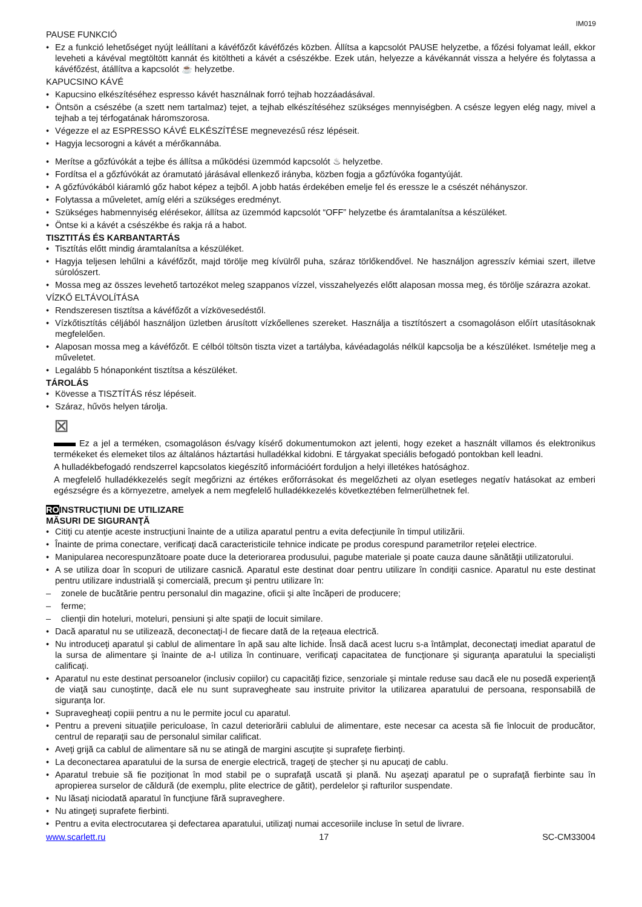IM019
PAUSE FUNKCIÓ
Ez a funkció lehetőséget nyújt leállítani a kávéfőzőt kávéfőzés közben. Állítsa a kapcsolót PAUSE helyzetbe, a főzési folyamat leáll, ekkor leveheti a kávéval megtöltött kannát és kitöltheti a kávét a csészékbe. Ezek után, helyezze a kávékannát vissza a helyére és folytassa a kávéfőzést, átállítva a kapcsolót ☕ helyzetbe.
KAPUCSINO KÁVÉ
Kapucsino elkészítéséhez espresso kávét használnak forró tejhab hozzáadásával.
Öntsön a csészébe (a szett nem tartalmaz) tejet, a tejhab elkészítéséhez szükséges mennyiségben. A csésze legyen elég nagy, mivel a tejhab a tej térfogatának háromszorosa.
Végezze el az ESPRESSO KÁVÉ ELKÉSZÍTÉSE megnevezésű rész lépéseit.
Hagyja lecsorogni a kávét a mérőkannába.
Merítse a gőzfúvókát a tejbe és állítsa a működési üzemmód kapcsolót ♨ helyzetbe.
Fordítsa el a gőzfúvókát az óramutató járásával ellenkező irányba, közben fogja a gőzfúvóka fogantyúját.
A gőzfúvókából kiáramló gőz habot képez a tejből. A jobb hatás érdekében emelje fel és eressze le a csészét néhányszor.
Folytassa a műveletet, amíg eléri a szükséges eredményt.
Szükséges habmennyiség elérésekor, állítsa az üzemmód kapcsolót “OFF” helyzetbe és áramtalanítsa a készüléket.
Öntse ki a kávét a csészékbe és rakja rá a habot.
TISZTITÁS ÉS KARBANTARTÁS
Tisztítás előtt mindig áramtalanítsa a készüléket.
Hagyja teljesen lehűlni a kávéfőzőt, majd törölje meg kívülről puha, száraz törlőkendővel. Ne használjon agresszív kémiai szert, illetve súrolószert.
Mossa meg az összes levehető tartozékot meleg szappanos vízzel, visszahelyezés előtt alaposan mossa meg, és törölje szárazra azokat.
VÍZKŐ ELTÁVOLÍTÁSA
Rendszeresen tisztítsa a kávéfőzőt a vízkövesedéstől.
Vízkőtisztítás céljából használjon üzletben árusított vízkőellenes szereket. Használja a tisztítószert a csomagoláson előírt utasításoknak megfelelően.
Alaposan mossa meg a kávéfőzőt. E célból töltsön tiszta vizet a tartályba, kávéadagolás nélkül kapcsolja be a készüléket. Ismételje meg a műveletet.
Legalább 5 hónaponként tisztítsa a készüléket.
TÁROLÁS
Kövesse a TISZTÍTÁS rész lépéseit.
Száraz, hűvös helyen tárolja.
⊠
Ez a jel a terméken, csomagoláson és/vagy kísérő dokumentumokon azt jelenti, hogy ezeket a használt villamos és elektronikus termékeket és elemeket tilos az általános háztartási hulladékkal kidobni. E tárgyakat speciális befogadó pontokban kell leadni.
A hulladékbefogadó rendszerrel kapcsolatos kiegészítő információért forduljon a helyi illetékes hatósághoz.
A megfelelő hulladékkezelés segít megőrizni az értékes erőforrásokat és megelőzheti az olyan esetleges negatív hatásokat az emberi egészségre és a környezetre, amelyek a nem megfelelő hulladékkezelés következtében felmerülhetnek fel.
ROINSTRUCŢIUNI DE UTILIZARE
MĂSURI DE SIGURANŢĂ
Citiţi cu atenţie aceste instrucţiuni înainte de a utiliza aparatul pentru a evita defecţiunile în timpul utilizării.
Înainte de prima conectare, verificaţi dacă caracteristicile tehnice indicate pe produs corespund parametrilor reţelei electrice.
Manipularea necorespunzătoare poate duce la deteriorarea produsului, pagube materiale şi poate cauza daune sănătăţii utilizatorului.
A se utiliza doar în scopuri de utilizare casnică. Aparatul este destinat doar pentru utilizare în condiţii casnice. Aparatul nu este destinat pentru utilizare industrială şi comercială, precum şi pentru utilizare în:
zonele de bucătărie pentru personalul din magazine, oficii şi alte încăperi de producere;
ferme;
clienţii din hoteluri, moteluri, pensiuni şi alte spaţii de locuit similare.
Dacă aparatul nu se utilizează, deconectaţi-l de fiecare dată de la reţeaua electrică.
Nu introduceţi aparatul şi cablul de alimentare în apă sau alte lichide. Însă dacă acest lucru s-a întâmplat, deconectaţi imediat aparatul de la sursa de alimentare şi înainte de a-l utiliza în continuare, verificaţi capacitatea de funcţionare şi siguranţa aparatului la specialişti calificaţi.
Aparatul nu este destinat persoanelor (inclusiv copiilor) cu capacităţi fizice, senzoriale şi mintale reduse sau dacă ele nu posedă experienţă de viaţă sau cunoştinţe, dacă ele nu sunt supravegheate sau instruite privitor la utilizarea aparatului de persoana, responsabilă de siguranţa lor.
Supravegheaţi copiii pentru a nu le permite jocul cu aparatul.
Pentru a preveni situaţiile periculoase, în cazul deteriorării cablului de alimentare, este necesar ca acesta să fie înlocuit de producător, centrul de reparaţii sau de personalul similar calificat.
Aveţi grijă ca cablul de alimentare să nu se atingă de margini ascuţite şi suprafeţe fierbinţi.
La deconectarea aparatului de la sursa de energie electrică, trageţi de ştecher şi nu apucaţi de cablu.
Aparatul trebuie să fie poziţionat în mod stabil pe o suprafaţă uscată şi plană. Nu aşezaţi aparatul pe o suprafaţă fierbinte sau în apropierea surselor de căldură (de exemplu, plite electrice de gătit), perdelelor şi rafturilor suspendate.
Nu lăsaţi niciodată aparatul în funcţiune fără supraveghere.
Nu atingeţi suprafete fierbinti.
Pentru a evita electrocutarea şi defectarea aparatului, utilizaţi numai accesoriile incluse în setul de livrare.
www.scarlett.ru 17 SC-CM33004